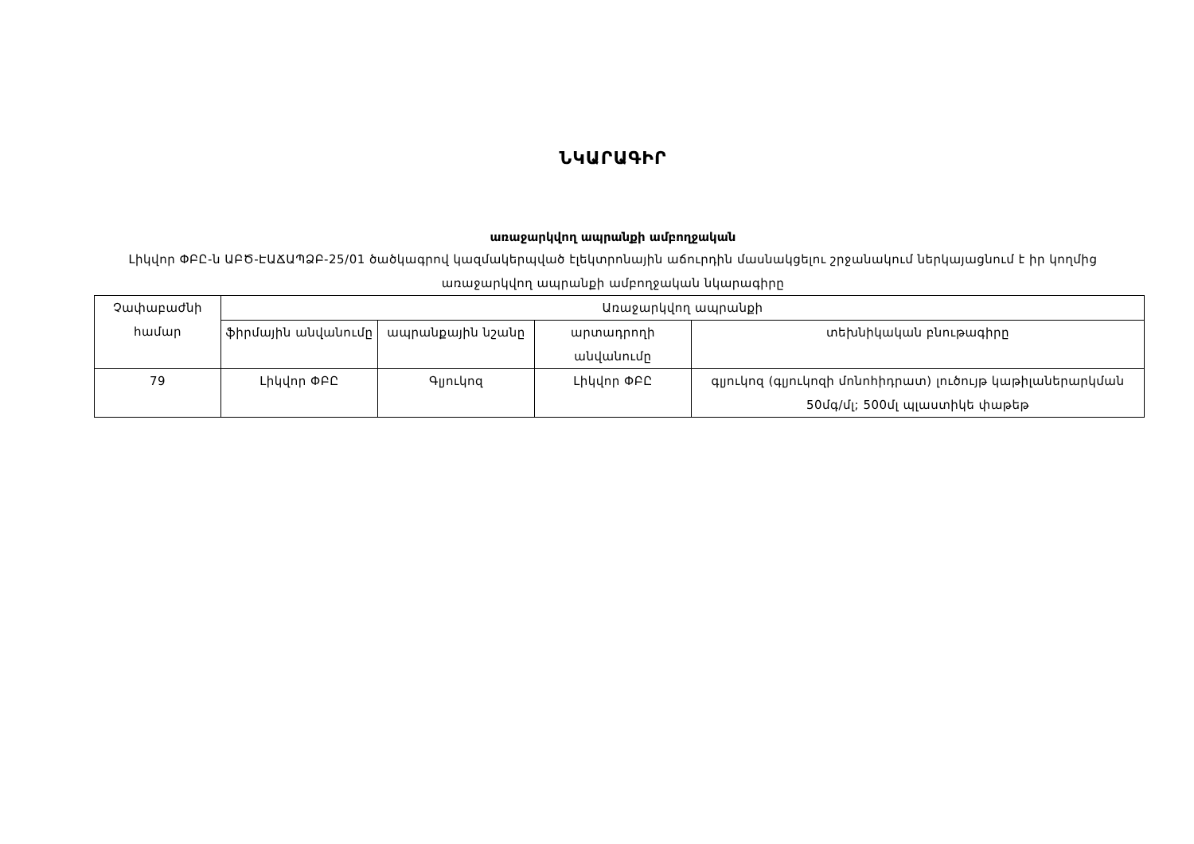ՆԿԱՐԱԳԻՐ
առաջարկվող ապրանքի ամբողջական
Լիկվոր ՓԲԸ-ն ԱԲԾ-ԷԱՃԱՊՁԲ-25/01 ծածկագրով կազմակերպված էլեկտրոնային աճուրդին մասնակցելու շրջանակում ներկայացնում է իր կողմից առաջարկվող ապրանքի ամբողջական նկարագիրը
| Չափաբաժնի համար | Առաջարկվող ապրանքի | | | |
| --- | --- | --- | --- | --- |
| | ֆիրմային անվանումը | ապրանքային նշանը | արտադրողի անվանումը | տեխնիկական բնութագիրը |
| 79 | Լիկվոր ՓԲԸ | Գլյուկոզ | Լիկվոր ՓԲԸ | գլյուկոզ (գլյուկոզի մոնոհիդրատ) լուծույթ կաթիլաներարկման 50մգ/մլ; 500մլ պլաստիկե փաթեթ |